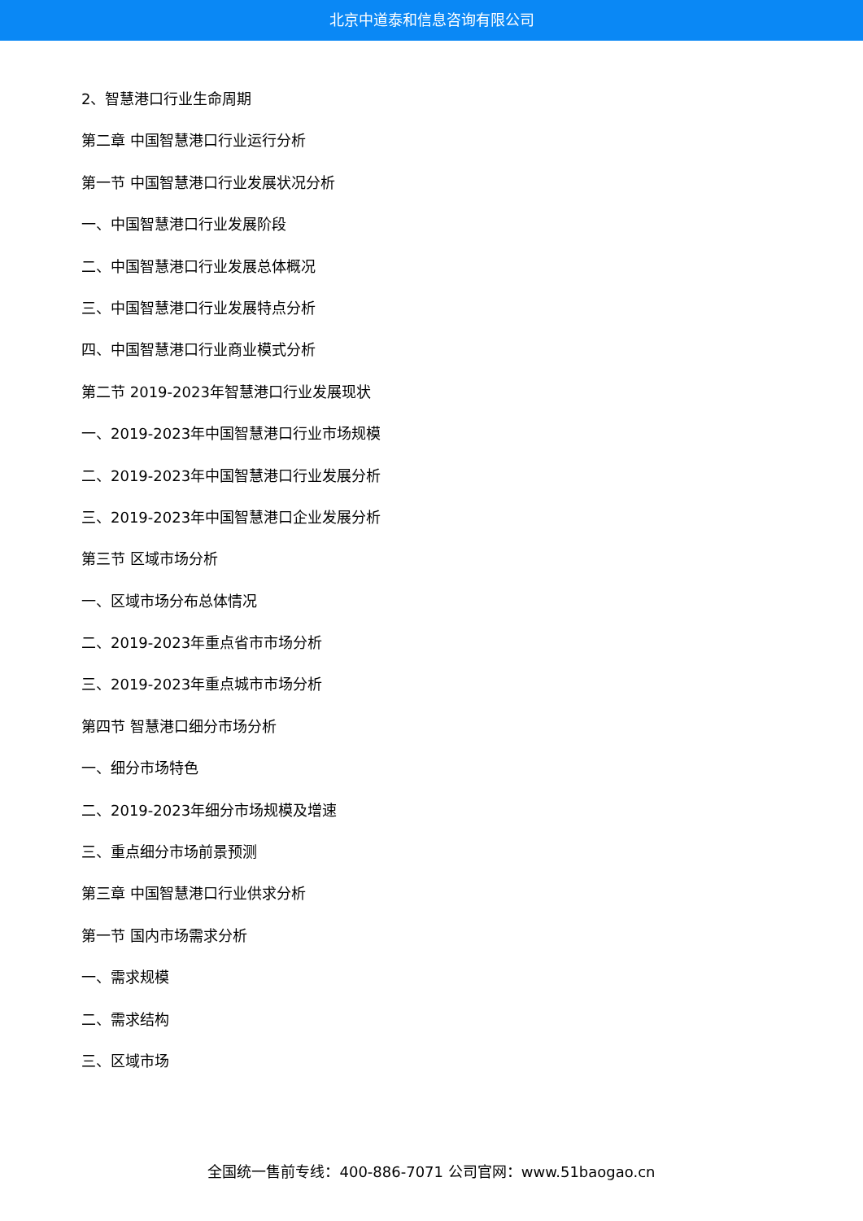北京中道泰和信息咨询有限公司
2、智慧港口行业生命周期
第二章 中国智慧港口行业运行分析
第一节 中国智慧港口行业发展状况分析
一、中国智慧港口行业发展阶段
二、中国智慧港口行业发展总体概况
三、中国智慧港口行业发展特点分析
四、中国智慧港口行业商业模式分析
第二节 2019-2023年智慧港口行业发展现状
一、2019-2023年中国智慧港口行业市场规模
二、2019-2023年中国智慧港口行业发展分析
三、2019-2023年中国智慧港口企业发展分析
第三节 区域市场分析
一、区域市场分布总体情况
二、2019-2023年重点省市市场分析
三、2019-2023年重点城市市场分析
第四节 智慧港口细分市场分析
一、细分市场特色
二、2019-2023年细分市场规模及增速
三、重点细分市场前景预测
第三章 中国智慧港口行业供求分析
第一节 国内市场需求分析
一、需求规模
二、需求结构
三、区域市场
全国统一售前专线：400-886-7071 公司官网：www.51baogao.cn